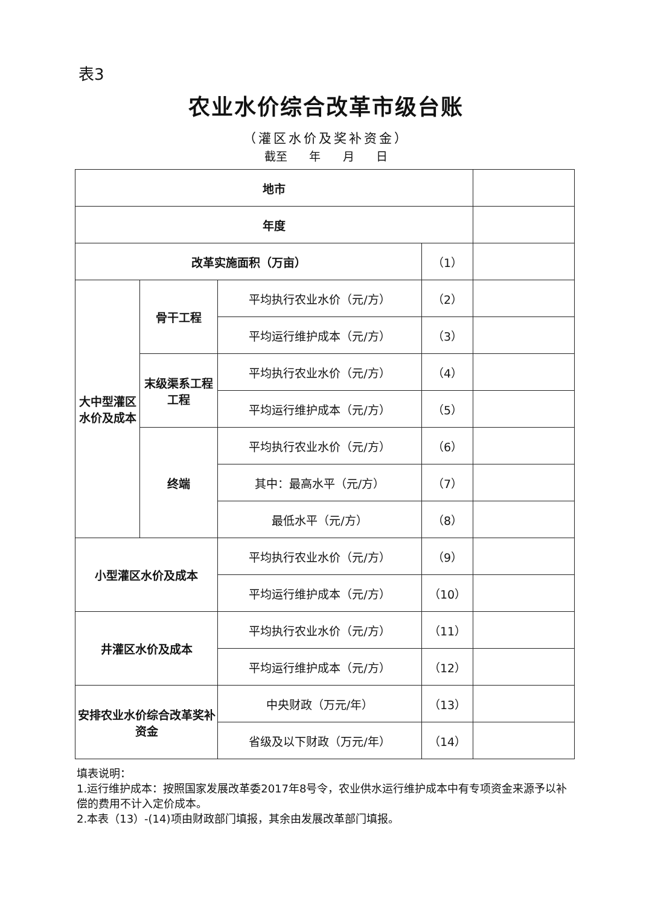表3
农业水价综合改革市级台账
（灌区水价及奖补资金）
截至 年 月 日
| 地市 | | | | |
| 年度 | | | | |
| 改革实施面积（万亩） | | | （1） | |
| 大中型灌区水价及成本 | 骨干工程 | 平均执行农业水价（元/方） | （2） | |
| | | 平均运行维护成本（元/方） | （3） | |
| | 末级渠系工程工程 | 平均执行农业水价（元/方） | （4） | |
| | | 平均运行维护成本（元/方） | （5） | |
| | 终端 | 平均执行农业水价（元/方） | （6） | |
| | | 其中：最高水平（元/方） | （7） | |
| | | 最低水平（元/方） | （8） | |
| 小型灌区水价及成本 | | 平均执行农业水价（元/方） | （9） | |
| | | 平均运行维护成本（元/方） | （10） | |
| 井灌区水价及成本 | | 平均执行农业水价（元/方） | （11） | |
| | | 平均运行维护成本（元/方） | （12） | |
| 安排农业水价综合改革奖补资金 | | 中央财政（万元/年） | （13） | |
| | | 省级及以下财政（万元/年） | （14） | |
填表说明：
1.运行维护成本：按照国家发展改革委2017年8号令，农业供水运行维护成本中有专项资金来源予以补偿的费用不计入定价成本。
2.本表（13）-(14)项由财政部门填报，其余由发展改革部门填报。